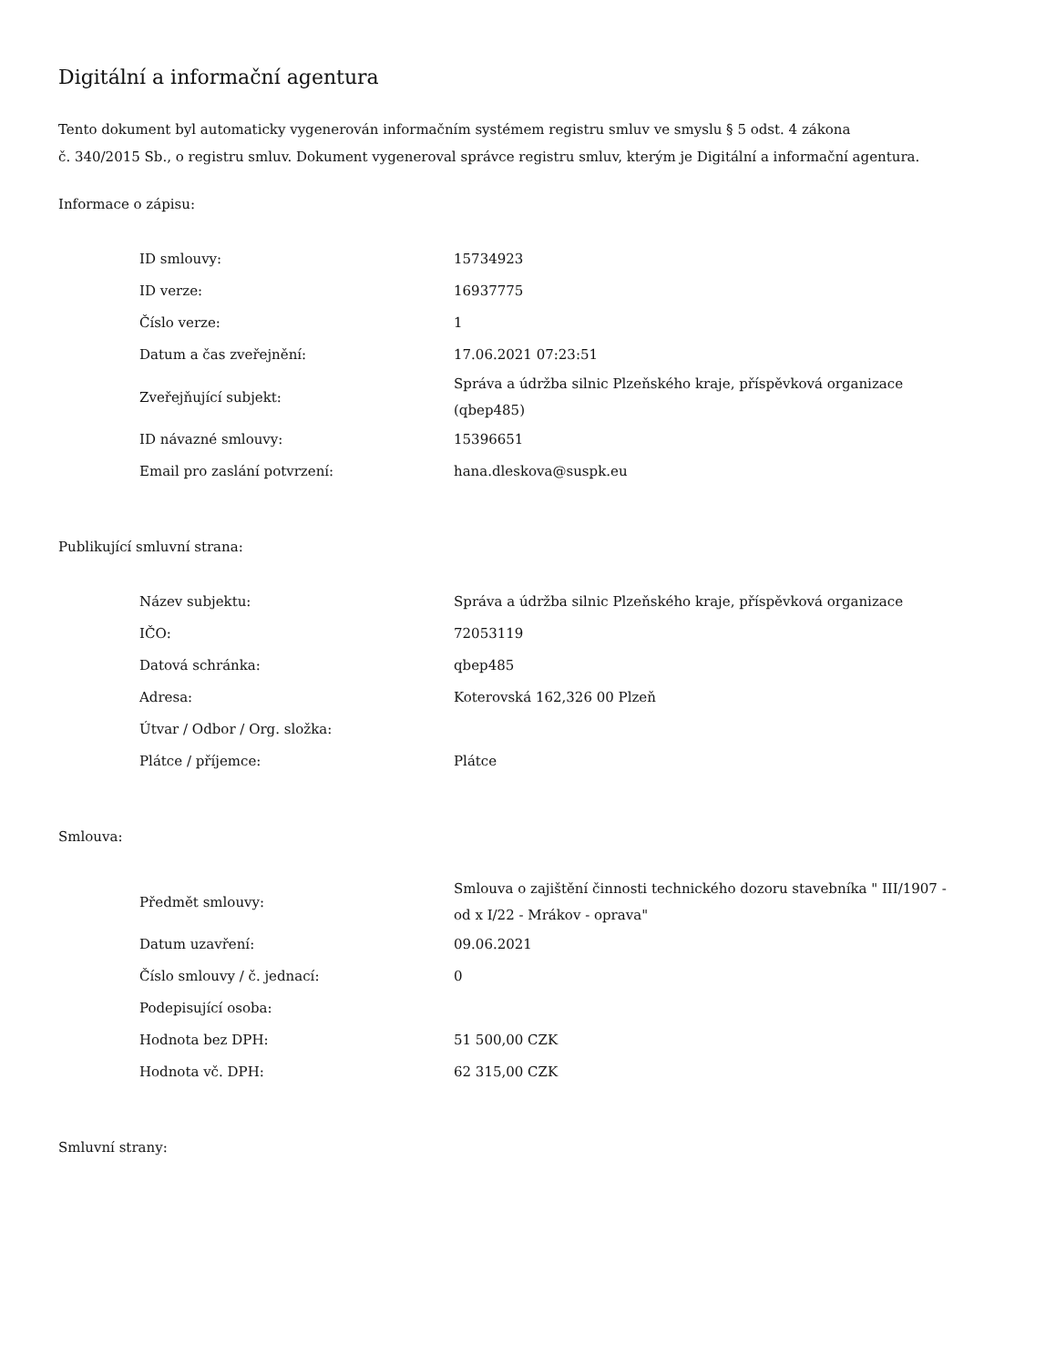Digitální a informační agentura
Tento dokument byl automaticky vygenerován informačním systémem registru smluv ve smyslu § 5 odst. 4 zákona
č. 340/2015 Sb., o registru smluv. Dokument vygeneroval správce registru smluv, kterým je Digitální a informační agentura.
Informace o zápisu:
| ID smlouvy: | 15734923 |
| ID verze: | 16937775 |
| Číslo verze: | 1 |
| Datum a čas zveřejnění: | 17.06.2021 07:23:51 |
| Zveřejňující subjekt: | Správa a údržba silnic Plzeňského kraje, příspěvková organizace (qbep485) |
| ID návazné smlouvy: | 15396651 |
| Email pro zaslání potvrzení: | hana.dleskova@suspk.eu |
Publikující smluvní strana:
| Název subjektu: | Správa a údržba silnic Plzeňského kraje, příspěvková organizace |
| IČO: | 72053119 |
| Datová schránka: | qbep485 |
| Adresa: | Koterovská 162,326 00 Plzeň |
| Útvar / Odbor / Org. složka: | |
| Plátce / příjemce: | Plátce |
Smlouva:
| Předmět smlouvy: | Smlouva o zajištění činnosti technického dozoru stavebníka " III/1907 - od x I/22 - Mrákov - oprava" |
| Datum uzavření: | 09.06.2021 |
| Číslo smlouvy / č. jednací: | 0 |
| Podepisující osoba: | |
| Hodnota bez DPH: | 51 500,00 CZK |
| Hodnota vč. DPH: | 62 315,00 CZK |
Smluvní strany: